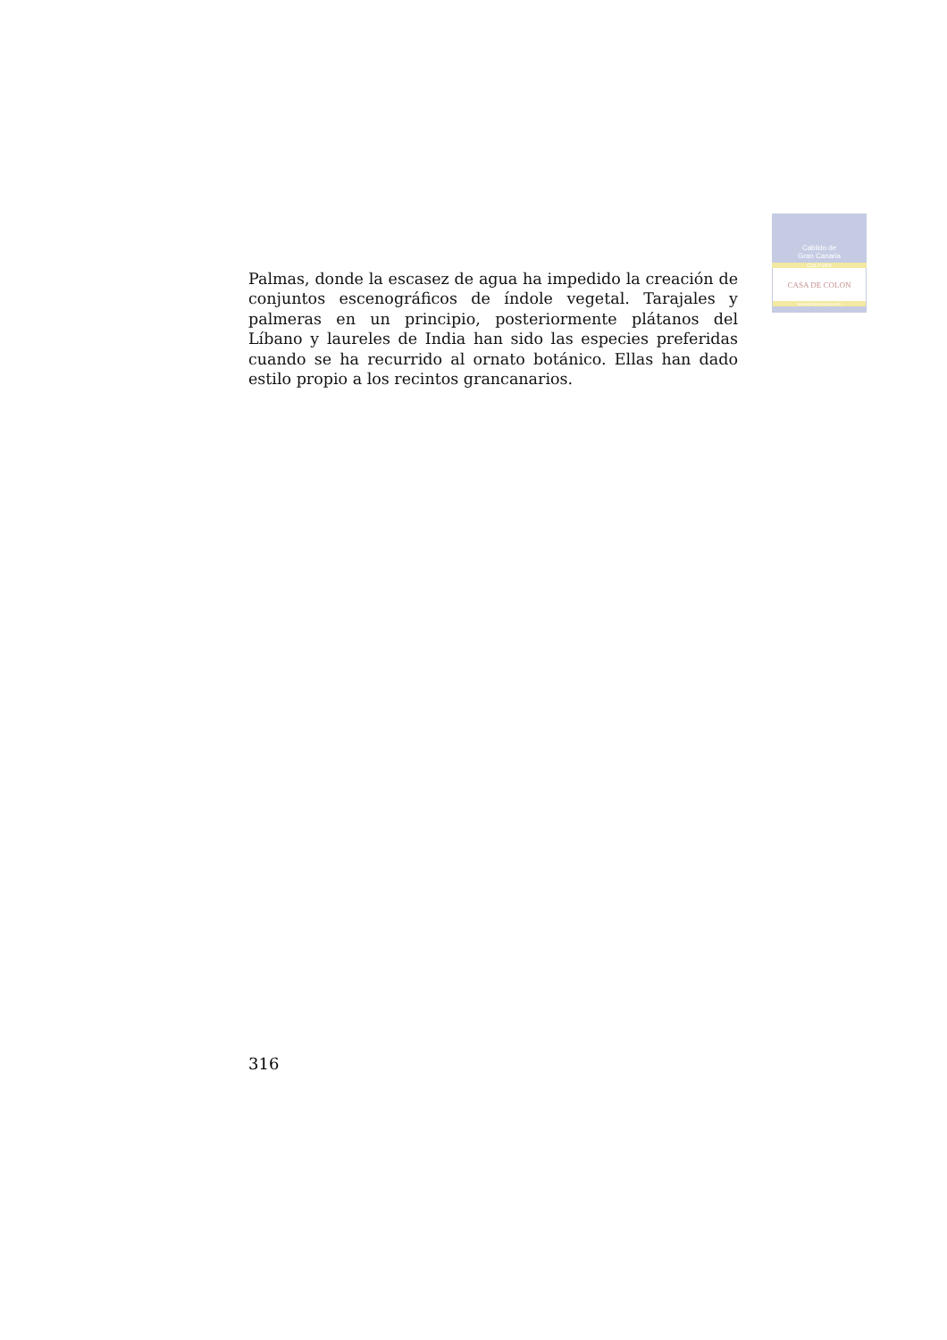Cabildo de
Gran Canaria
CULTURA
CASA DE COLON
www.grancanaria.com
Palmas, donde la escasez de agua ha impedido la creación de conjuntos escenográficos de índole vegetal. Tarajales y palmeras en un principio, posteriormente plátanos del Líbano y laureles de India han sido las especies preferidas cuando se ha recurrido al ornato botánico. Ellas han dado estilo propio a los recintos grancanarios.
316